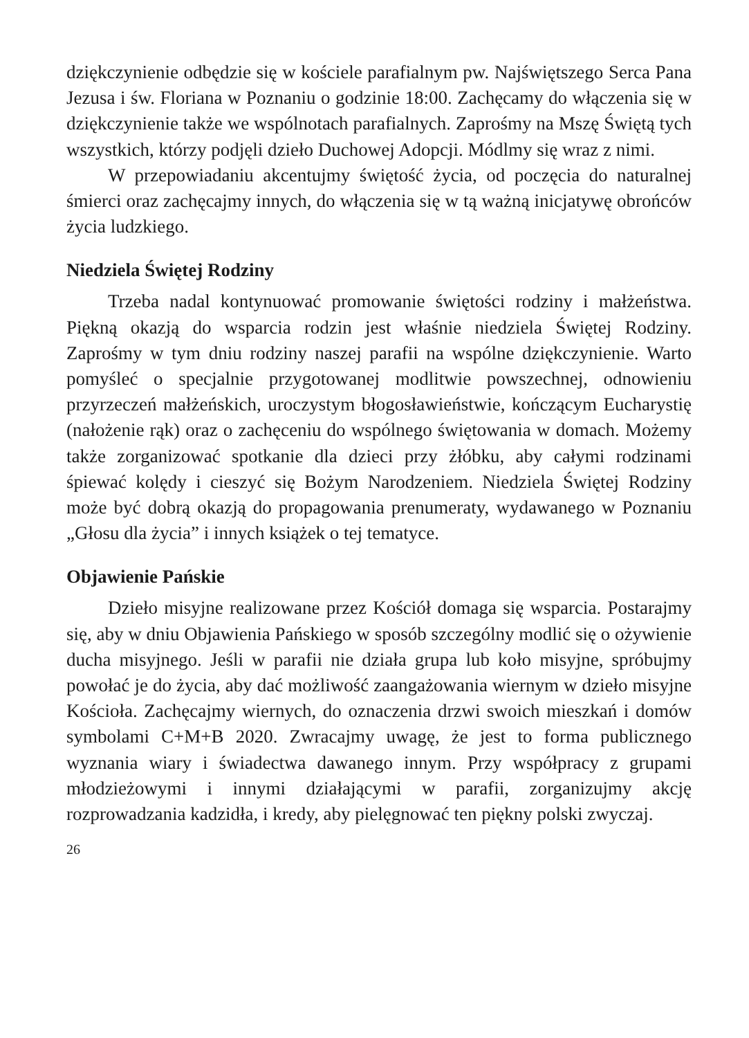dziękczynienie odbędzie się w kościele parafialnym pw. Najświętszego Serca Pana Jezusa i św. Floriana w Poznaniu o godzinie 18:00. Zachęcamy do włączenia się w dziękczynienie także we wspólnotach parafialnych. Zaprośmy na Mszę Świętą tych wszystkich, którzy podjęli dzieło Duchowej Adopcji. Módlmy się wraz z nimi.
W przepowiadaniu akcentujmy świętość życia, od poczęcia do naturalnej śmierci oraz zachęcajmy innych, do włączenia się w tą ważną inicjatywę obrońców życia ludzkiego.
Niedziela Świętej Rodziny
Trzeba nadal kontynuować promowanie świętości rodziny i małżeństwa. Piękną okazją do wsparcia rodzin jest właśnie niedziela Świętej Rodziny. Zaprośmy w tym dniu rodziny naszej parafii na wspólne dziękczynienie. Warto pomyśleć o specjalnie przygotowanej modlitwie powszechnej, odnowieniu przyrzeczeń małżeńskich, uroczystym błogosławieństwie, kończącym Eucharystię (nałożenie rąk) oraz o zachęceniu do wspólnego świętowania w domach. Możemy także zorganizować spotkanie dla dzieci przy żłóbku, aby całymi rodzinami śpiewać kolędy i cieszyć się Bożym Narodzeniem. Niedziela Świętej Rodziny może być dobrą okazją do propagowania prenumeraty, wydawanego w Poznaniu „Głosu dla życia” i innych książek o tej tematyce.
Objawienie Pańskie
Dzieło misyjne realizowane przez Kościół domaga się wsparcia. Postarajmy się, aby w dniu Objawienia Pańskiego w sposób szczególny modlić się o ożywienie ducha misyjnego. Jeśli w parafii nie działa grupa lub koło misyjne, spróbujmy powołać je do życia, aby dać możliwość zaangażowania wiernym w dzieło misyjne Kościoła. Zachęcajmy wiernych, do oznaczenia drzwi swoich mieszkań i domów symbolami C+M+B 2020. Zwracajmy uwagę, że jest to forma publicznego wyznania wiary i świadectwa dawanego innym. Przy współpracy z grupami młodzieżowymi i innymi działającymi w parafii, zorganizujmy akcję rozprowadzania kadzidła, i kredy, aby pielęgnować ten piękny polski zwyczaj.
26